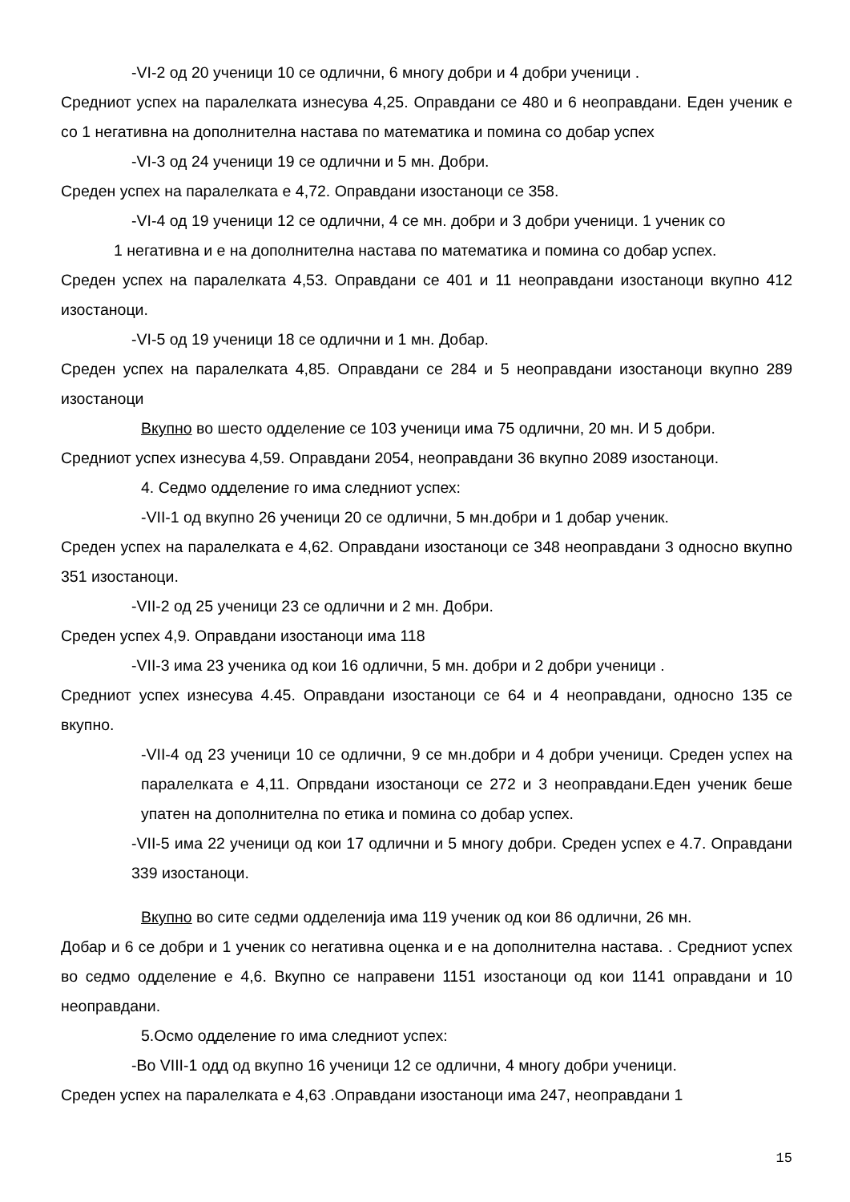-VI-2 од 20 ученици 10 се одлични, 6 многу добри и 4 добри ученици .
Средниот успех на паралелката изнесува 4,25. Оправдани се 480 и 6 неоправдани. Еден ученик е со 1 негативна на дополнителна настава по математика и помина со добар успех
-VI-3 од 24 ученици 19 се одлични и 5 мн. Добри.
Среден успех на паралелката е 4,72. Оправдани изостаноци се 358.
-VI-4 од 19 ученици 12 се одлични, 4 се мн. добри и 3 добри ученици. 1 ученик со
1 негативна и е на дополнителна настава по математика и помина со добар успех.
Среден успех на паралелката 4,53. Оправдани се 401 и 11 неоправдани изостаноци вкупно 412 изостаноци.
-VI-5 од 19 ученици 18 се одлични и 1 мн. Добар.
Среден успех на паралелката 4,85. Оправдани се 284 и 5 неоправдани изостаноци вкупно 289 изостаноци
Вкупно во шесто одделение се 103 ученици има 75 одлични, 20 мн. И 5 добри.
Средниот успех изнесува 4,59. Оправдани 2054, неоправдани 36 вкупно 2089 изостаноци.
4. Седмо одделение го има следниот успех:
-VII-1 од вкупно 26 ученици 20 се одлични, 5 мн.добри и 1 добар ученик.
Среден успех на паралелката е 4,62. Оправдани изостаноци се 348 неоправдани 3 односно вкупно 351 изостаноци.
-VII-2 од 25 ученици 23 се одлични и 2 мн. Добри.
Среден успех 4,9. Оправдани изостаноци има 118
-VII-3 има 23 ученика од кои 16 одлични, 5 мн. добри и 2 добри ученици .
Средниот успех изнесува 4.45. Оправдани изостаноци се 64 и 4 неоправдани, односно 135 се вкупно.
-VII-4 од 23 ученици 10 се одлични, 9 се мн.добри и 4 добри ученици. Среден успех на паралелката е 4,11. Опрвдани изостаноци се 272 и 3 неоправдани.Еден ученик беше упатен на дополнителна по етика и помина со добар успех.
-VII-5 има 22 ученици од кои 17 одлични и 5 многу добри. Среден успех е 4.7. Оправдани 339 изостаноци.
Вкупно во сите седми одделенија има 119 ученик од кои 86 одлични, 26 мн.
Добар и 6 се добри и 1 ученик со негативна оценка и е на дополнителна настава. . Средниот успех во седмо одделение е 4,6. Вкупно се направени 1151 изостаноци од кои 1141 оправдани и 10 неоправдани.
5.Осмо одделение го има следниот успех:
-Во VIII-1 одд од вкупно 16 ученици 12 се одлични, 4 многу добри ученици.
Среден успех на паралелката е 4,63 .Оправдани изостаноци има 247, неоправдани 1
15